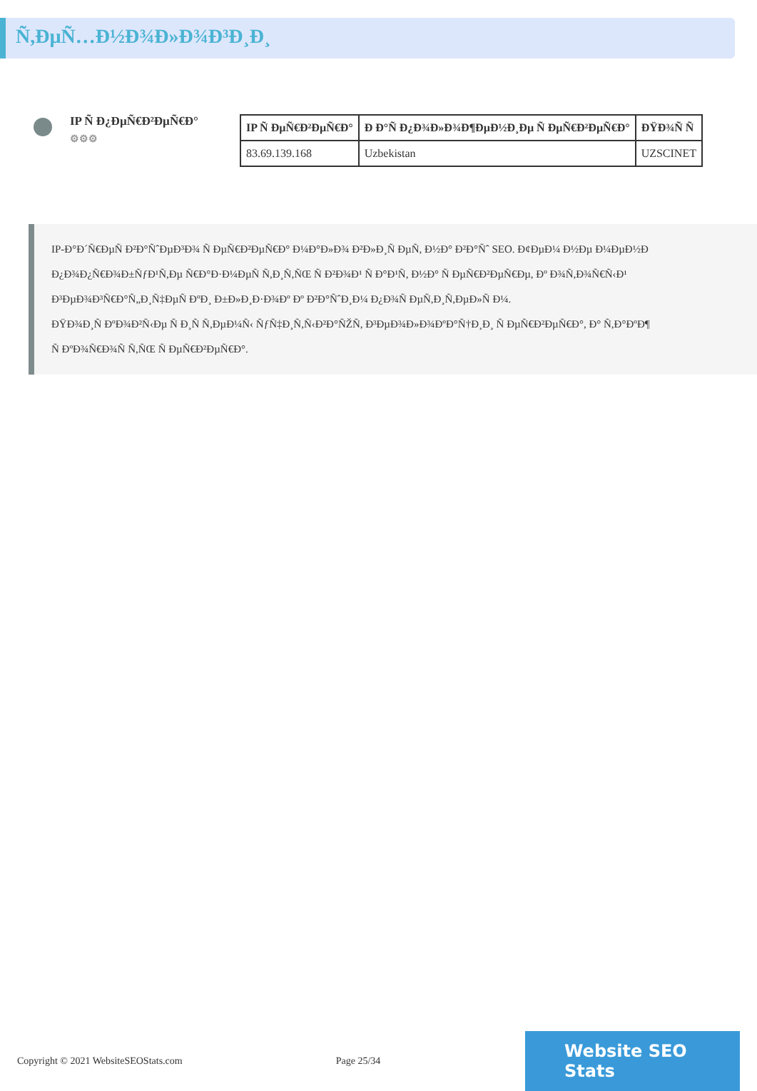Ñ,ÐµÑ…Ð½Ð¾Ð»Ð¾Ð³Ð¸Ð¸
IP Ñ Ð¿ÐµÑ€Ð²ÐµÑ€Ð°
⚙⚙⚙
| IP Ñ ÐµÑ€Ð²ÐµÑ€Ð° | Ð Ð°Ñ Ð¿Ð¾Ð»Ð¾Ð¶ÐµÐ½Ð¸Ðµ Ñ ÐµÑ€Ð²ÐµÑ€Ð° | ÐŸÐ¾Ñ Ñ |
| --- | --- | --- |
| 83.69.139.168 | Uzbekistan | UZSCINET |
IP-Ð°Ð´Ñ€ÐµÑ Ð²Ð°ÑˆÐµÐ³Ð¾ Ñ ÐµÑ€Ð²ÐµÑ€Ð° Ð¼Ð°Ð»Ð¾ Ð²Ð»Ð¸Ñ ÐµÑ, Ð½Ð° Ð²Ð°Ñˆ SEO. Ð¢ÐµÐ¼ Ð½Ðµ Ð¼ÐµÐ½Ð
Ð¿Ð¾Ð¿Ñ€Ð¾Ð±ÑƒÐ¹Ñ,Ðµ Ñ€Ð°Ð·Ð¼ÐµÑ Ñ,Ð¸Ñ,ÑŒ Ñ Ð²Ð¾Ð¹ Ñ Ð°Ð¹Ñ, Ð½Ð° Ñ ÐµÑ€Ð²ÐµÑ€Ðµ, Ðº Ð¾Ñ,Ð¾Ñ€Ñ‹Ð¹
Ð³ÐµÐ¾Ð³Ñ€Ð°Ñ„Ð¸Ñ‡ÐµÑ ÐºÐ¸ Ð±Ð»Ð¸Ð·Ð¾Ðº Ðº Ð²Ð°ÑˆÐ¸Ð¼ Ð¿Ð¾Ñ ÐµÑ,Ð¸Ñ,ÐµÐ»Ñ Ð¼.
ÐŸÐ¾Ð¸Ñ ÐºÐ¾Ð²Ñ‹Ðµ Ñ Ð¸Ñ Ñ,ÐµÐ¼Ñ‹ ÑƒÑ‡Ð¸Ñ,Ñ‹Ð²Ð°ÑŽÑ, Ð³ÐµÐ¾Ð»Ð¾ÐºÐ°Ñ†Ð¸Ð¸ Ñ ÐµÑ€Ð²ÐµÑ€Ð°, Ð° Ñ,Ð°ÐºÐ¶
Ñ ÐºÐ¾Ñ€Ð¾Ñ Ñ,ÑŒ Ñ ÐµÑ€Ð²ÐµÑ€Ð°.
Copyright © 2021 WebsiteSEOStats.com Page 25/34
Website SEO Stats